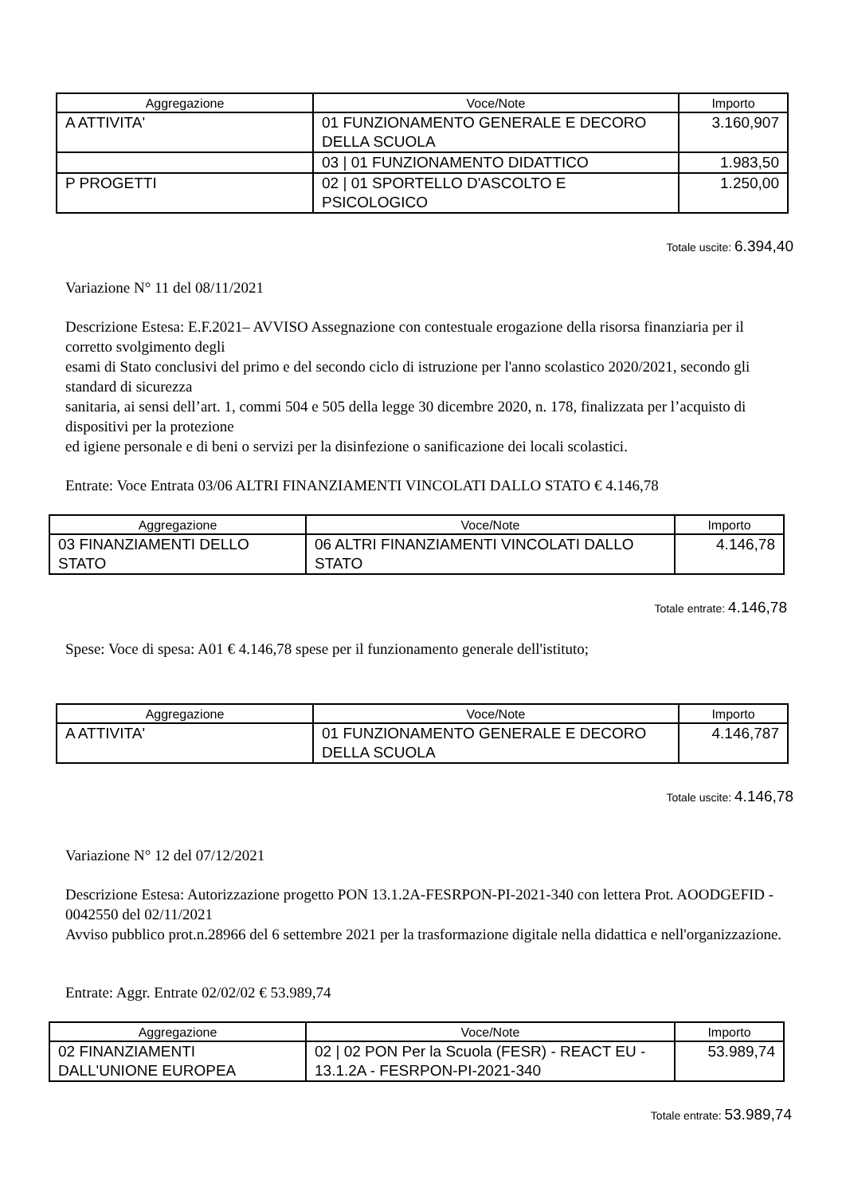| Aggregazione | Voce/Note | Importo |
| --- | --- | --- |
| A ATTIVITA' | 01 FUNZIONAMENTO GENERALE E DECORO DELLA SCUOLA | 3.160,907 |
| | 03 / 01 FUNZIONAMENTO DIDATTICO | 1.983,50 |
| P PROGETTI | 02 / 01 SPORTELLO D'ASCOLTO E PSICOLOGICO | 1.250,00 |
Totale uscite: 6.394,40
Variazione N° 11 del 08/11/2021
Descrizione Estesa: E.F.2021– AVVISO Assegnazione con contestuale erogazione della risorsa finanziaria per il corretto svolgimento degli
esami di Stato conclusivi del primo e del secondo ciclo di istruzione per l'anno scolastico 2020/2021, secondo gli standard di sicurezza
sanitaria, ai sensi dell’art. 1, commi 504 e 505 della legge 30 dicembre 2020, n. 178, finalizzata per l’acquisto di dispositivi per la protezione
ed igiene personale e di beni o servizi per la disinfezione o sanificazione dei locali scolastici.
Entrate: Voce Entrata 03/06 ALTRI FINANZIAMENTI VINCOLATI DALLO STATO € 4.146,78
| Aggregazione | Voce/Note | Importo |
| --- | --- | --- |
| 03 FINANZIAMENTI DELLO STATO | 06 ALTRI FINANZIAMENTI VINCOLATI DALLO STATO | 4.146,78 |
Totale entrate: 4.146,78
Spese: Voce di spesa: A01 € 4.146,78 spese per il funzionamento generale dell'istituto;
| Aggregazione | Voce/Note | Importo |
| --- | --- | --- |
| A ATTIVITA' | 01 FUNZIONAMENTO GENERALE E DECORO DELLA SCUOLA | 4.146,787 |
Totale uscite: 4.146,78
Variazione N° 12 del 07/12/2021
Descrizione Estesa: Autorizzazione progetto PON 13.1.2A-FESRPON-PI-2021-340 con lettera Prot. AOODGEFID - 0042550 del 02/11/2021
Avviso pubblico prot.n.28966 del 6 settembre 2021 per la trasformazione digitale nella didattica e nell'organizzazione.
Entrate: Aggr. Entrate 02/02/02 € 53.989,74
| Aggregazione | Voce/Note | Importo |
| --- | --- | --- |
| 02 FINANZIAMENTI DALL'UNIONE EUROPEA | 02 / 02 PON Per la Scuola (FESR) - REACT EU - 13.1.2A - FESRPON-PI-2021-340 | 53.989,74 |
Totale entrate: 53.989,74